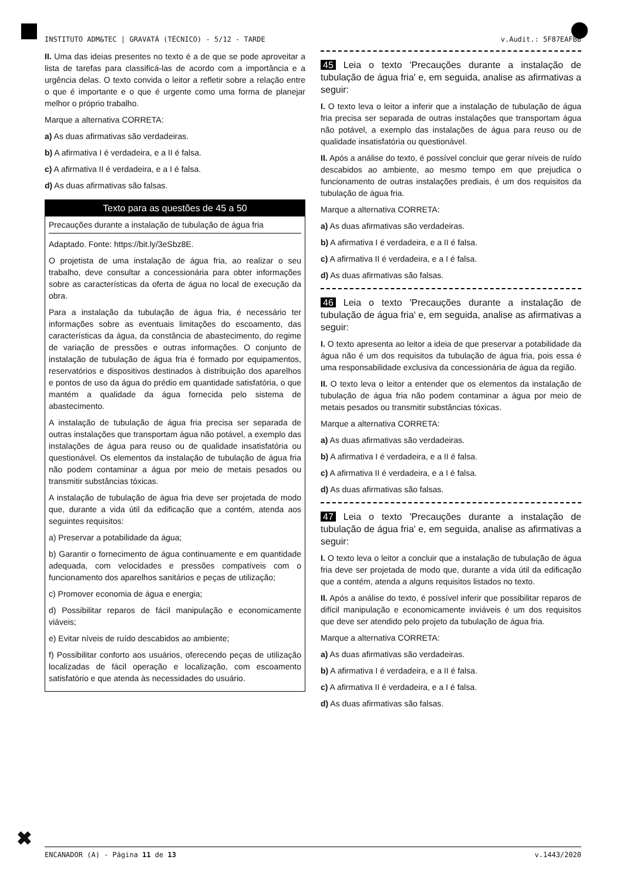INSTITUTO ADM&TEC | GRAVATÁ (TÉCNICO) - 5/12 - TARDE v.Audit.: 5F87EAFBB
II. Uma das ideias presentes no texto é a de que se pode aproveitar a lista de tarefas para classificá-las de acordo com a importância e a urgência delas. O texto convida o leitor a refletir sobre a relação entre o que é importante e o que é urgente como uma forma de planejar melhor o próprio trabalho.
Marque a alternativa CORRETA:
a) As duas afirmativas são verdadeiras.
b) A afirmativa I é verdadeira, e a II é falsa.
c) A afirmativa II é verdadeira, e a I é falsa.
d) As duas afirmativas são falsas.
Texto para as questões de 45 a 50
Precauções durante a instalação de tubulação de água fria
Adaptado. Fonte: https://bit.ly/3eSbz8E.
O projetista de uma instalação de água fria, ao realizar o seu trabalho, deve consultar a concessionária para obter informações sobre as características da oferta de água no local de execução da obra.
Para a instalação da tubulação de água fria, é necessário ter informações sobre as eventuais limitações do escoamento, das características da água, da constância de abastecimento, do regime de variação de pressões e outras informações. O conjunto de instalação de tubulação de água fria é formado por equipamentos, reservatórios e dispositivos destinados à distribuição dos aparelhos e pontos de uso da água do prédio em quantidade satisfatória, o que mantém a qualidade da água fornecida pelo sistema de abastecimento.
A instalação de tubulação de água fria precisa ser separada de outras instalações que transportam água não potável, a exemplo das instalações de água para reuso ou de qualidade insatisfatória ou questionável. Os elementos da instalação de tubulação de água fria não podem contaminar a água por meio de metais pesados ou transmitir substâncias tóxicas.
A instalação de tubulação de água fria deve ser projetada de modo que, durante a vida útil da edificação que a contém, atenda aos seguintes requisitos:
a) Preservar a potabilidade da água;
b) Garantir o fornecimento de água continuamente e em quantidade adequada, com velocidades e pressões compatíveis com o funcionamento dos aparelhos sanitários e peças de utilização;
c) Promover economia de água e energia;
d) Possibilitar reparos de fácil manipulação e economicamente viáveis;
e) Evitar níveis de ruído descabidos ao ambiente;
f) Possibilitar conforto aos usuários, oferecendo peças de utilização localizadas de fácil operação e localização, com escoamento satisfatório e que atenda às necessidades do usuário.
45 Leia o texto 'Precauções durante a instalação de tubulação de água fria' e, em seguida, analise as afirmativas a seguir:
I. O texto leva o leitor a inferir que a instalação de tubulação de água fria precisa ser separada de outras instalações que transportam água não potável, a exemplo das instalações de água para reuso ou de qualidade insatisfatória ou questionável.
II. Após a análise do texto, é possível concluir que gerar níveis de ruído descabidos ao ambiente, ao mesmo tempo em que prejudica o funcionamento de outras instalações prediais, é um dos requisitos da tubulação de água fria.
Marque a alternativa CORRETA:
a) As duas afirmativas são verdadeiras.
b) A afirmativa I é verdadeira, e a II é falsa.
c) A afirmativa II é verdadeira, e a I é falsa.
d) As duas afirmativas são falsas.
46 Leia o texto 'Precauções durante a instalação de tubulação de água fria' e, em seguida, analise as afirmativas a seguir:
I. O texto apresenta ao leitor a ideia de que preservar a potabilidade da água não é um dos requisitos da tubulação de água fria, pois essa é uma responsabilidade exclusiva da concessionária de água da região.
II. O texto leva o leitor a entender que os elementos da instalação de tubulação de água fria não podem contaminar a água por meio de metais pesados ou transmitir substâncias tóxicas.
Marque a alternativa CORRETA:
a) As duas afirmativas são verdadeiras.
b) A afirmativa I é verdadeira, e a II é falsa.
c) A afirmativa II é verdadeira, e a I é falsa.
d) As duas afirmativas são falsas.
47 Leia o texto 'Precauções durante a instalação de tubulação de água fria' e, em seguida, analise as afirmativas a seguir:
I. O texto leva o leitor a concluir que a instalação de tubulação de água fria deve ser projetada de modo que, durante a vida útil da edificação que a contém, atenda a alguns requisitos listados no texto.
II. Após a análise do texto, é possível inferir que possibilitar reparos de difícil manipulação e economicamente inviáveis é um dos requisitos que deve ser atendido pelo projeto da tubulação de água fria.
Marque a alternativa CORRETA:
a) As duas afirmativas são verdadeiras.
b) A afirmativa I é verdadeira, e a II é falsa.
c) A afirmativa II é verdadeira, e a I é falsa.
d) As duas afirmativas são falsas.
✖
ENCANADOR (A) - Página 11 de 13 v.1443/2020